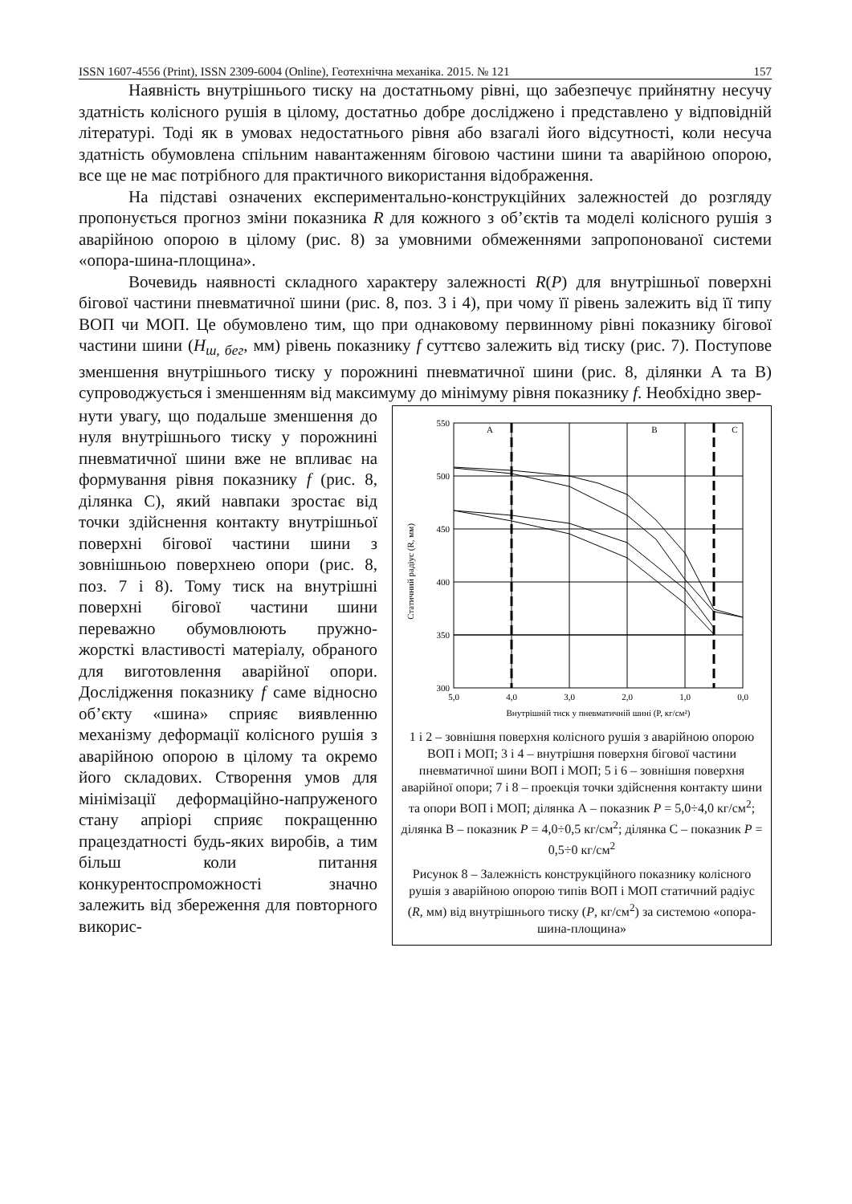ISSN 1607-4556 (Print), ISSN 2309-6004 (Online), Геотехнічна механіка. 2015. № 121 157
Наявність внутрішнього тиску на достатньому рівні, що забезпечує прийнятну несучу здатність колісного рушія в цілому, достатньо добре досліджено і представлено у відповідній літературі. Тоді як в умовах недостатнього рівня або взагалі його відсутності, коли несуча здатність обумовлена спільним навантаженням біговою частини шини та аварійною опорою, все ще не має потрібного для практичного використання відображення.
На підставі означених експериментально-конструкційних залежностей до розгляду пропонується прогноз зміни показника R для кожного з об’єктів та моделі колісного рушія з аварійною опорою в цілому (рис. 8) за умовними обмеженнями запропонованої системи «опора-шина-площина».
Вочевидь наявності складного характеру залежності R(P) для внутрішньої поверхні бігової частини пневматичної шини (рис. 8, поз. 3 і 4), при чому її рівень залежить від її типу ВОП чи МОП. Це обумовлено тим, що при однаковому первинному рівні показнику бігової частини шини (H<sub>ш, бег</sub>, мм) рівень показнику f суттєво залежить від тиску (рис. 7). Поступове зменшення внутрішнього тиску у порожнині пневматичної шини (рис. 8, ділянки А та В) супроводжується і зменшенням від максимуму до мінімуму рівня показнику f. Необхідно звер-
нути увагу, що подальше зменшення до нуля внутрішнього тиску у порожнині пневматичної шини вже не впливає на формування рівня показнику f (рис. 8, ділянка С), який навпаки зростає від точки здійснення контакту внутрішньої поверхні бігової частини шини з зовнішньою поверхнею опори (рис. 8, поз. 7 і 8). Тому тиск на внутрішні поверхні бігової частини шини переважно обумовлюють пружно-жорсткі властивості матеріалу, обраного для виготовлення аварійної опори. Дослідження показнику f саме відносно об’єкту «шина» сприяє виявленню механізму деформації колісного рушія з аварійною опорою в цілому та окремо його складових. Створення умов для мінімізації деформаційно-напруженого стану апріорі сприяє покращенню працездатності будь-яких виробів, а тим більш коли питання конкурентоспроможності значно залежить від збереження для повторного викорис-
Статичний радіус (R, мм)
550
500
450
400
350
300
5,0
4,0
3,0
2,0
1,0
0,0
Внутрішній тиск у пневматичній шині (P, кг/см²)
A
B
C
1 і 2 – зовнішня поверхня колісного рушія з аварійною опорою ВОП і МОП; 3 і 4 – внутрішня поверхня бігової частини пневматичної шини ВОП і МОП; 5 і 6 – зовнішня поверхня аварійної опори; 7 і 8 – проекція точки здійснення контакту шини та опори ВОП і МОП; ділянка А – показник P = 5,0÷4,0 кг/см<sup>2</sup>; ділянка В – показник P = 4,0÷0,5 кг/см<sup>2</sup>; ділянка С – показник P = 0,5÷0 кг/см<sup>2</sup>
Рисунок 8 – Залежність конструкційного показнику колісного рушія з аварійною опорою типів ВОП і МОП статичний радіус (R, мм) від внутрішнього тиску (P, кг/см<sup>2</sup>) за системою «опора-шина-площина»